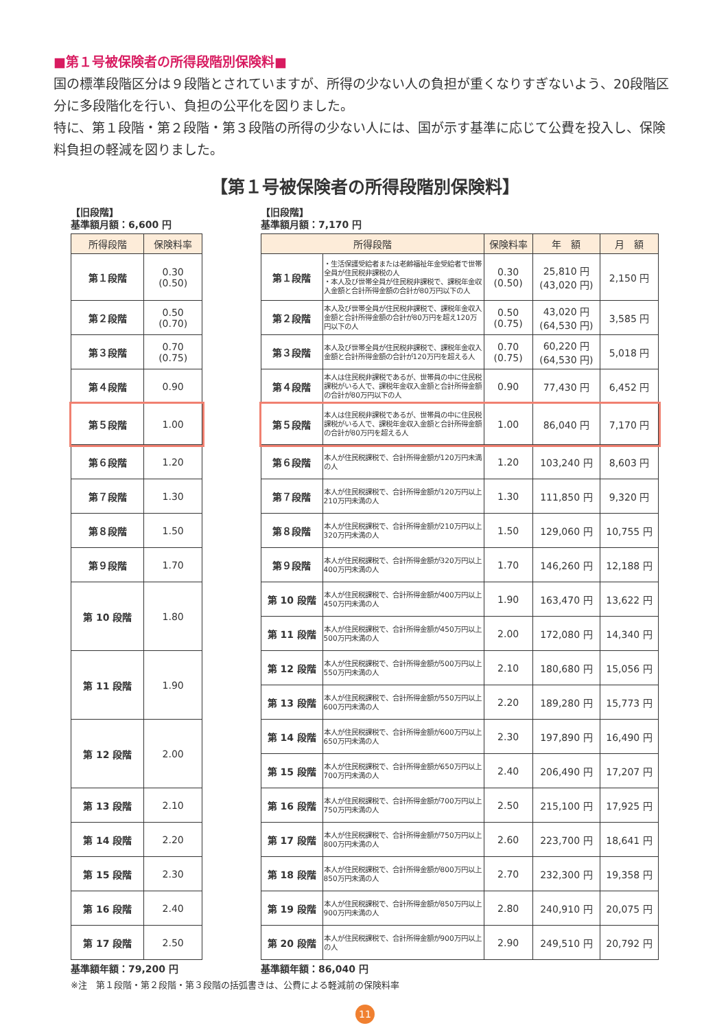■第１号被保険者の所得段階別保険料■
国の標準段階区分は９段階とされていますが、所得の少ない人の負担が重くなりすぎないよう、20段階区分に多段階化を行い、負担の公平化を図りました。
特に、第１段階・第２段階・第３段階の所得の少ない人には、国が示す基準に応じて公費を投入し、保険料負担の軽減を図りました。
【第１号被保険者の所得段階別保険料】
【旧段階】
基準額月額：6,600 円
| 所得段階 | 保険料率 |
| --- | --- |
| 第１段階 | 0.30 (0.50) |
| 第２段階 | 0.50 (0.70) |
| 第３段階 | 0.70 (0.75) |
| 第４段階 | 0.90 |
| 第５段階 | 1.00 |
| 第６段階 | 1.20 |
| 第７段階 | 1.30 |
| 第８段階 | 1.50 |
| 第９段階 | 1.70 |
| 第 10 段階 | 1.80 |
| 第 11 段階 | 1.90 |
| 第 12 段階 | 2.00 |
| 第 13 段階 | 2.10 |
| 第 14 段階 | 2.20 |
| 第 15 段階 | 2.30 |
| 第 16 段階 | 2.40 |
| 第 17 段階 | 2.50 |
基準額年額：79,200 円
【旧段階】
基準額月額：7,170 円
| 所得段階 | | 保険料率 | 年 額 | 月 額 |
| --- | --- | --- | --- | --- |
| 第１段階 | ・生活保護受給者または老齢福祉年金受給者で世帯全員が住民税非課税の人 ・本人及び世帯全員が住民税非課税で、課税年金収入金額と合計所得金額の合計が80万円以下の人 | 0.30 (0.50) | 25,810 円 (43,020 円) | 2,150 円 |
| 第２段階 | 本人及び世帯全員が住民税非課税で、課税年金収入金額と合計所得金額の合計が80万円を超え120万円以下の人 | 0.50 (0.75) | 43,020 円 (64,530 円) | 3,585 円 |
| 第３段階 | 本人及び世帯全員が住民税非課税で、課税年金収入金額と合計所得金額の合計が120万円を超える人 | 0.70 (0.75) | 60,220 円 (64,530 円) | 5,018 円 |
| 第４段階 | 本人は住民税非課税であるが、世帯員の中に住民税課税がいる人で、課税年金収入金額と合計所得金額の合計が80万円以下の人 | 0.90 | 77,430 円 | 6,452 円 |
| 第５段階 | 本人は住民税非課税であるが、世帯員の中に住民税課税がいる人で、課税年金収入金額と合計所得金額の合計が80万円を超える人 | 1.00 | 86,040 円 | 7,170 円 |
| 第６段階 | 本人が住民税課税で、合計所得金額が120万円未満の人 | 1.20 | 103,240 円 | 8,603 円 |
| 第７段階 | 本人が住民税課税で、合計所得金額が120万円以上210万円未満の人 | 1.30 | 111,850 円 | 9,320 円 |
| 第８段階 | 本人が住民税課税で、合計所得金額が210万円以上320万円未満の人 | 1.50 | 129,060 円 | 10,755 円 |
| 第９段階 | 本人が住民税課税で、合計所得金額が320万円以上400万円未満の人 | 1.70 | 146,260 円 | 12,188 円 |
| 第 10 段階 | 本人が住民税課税で、合計所得金額が400万円以上450万円未満の人 | 1.90 | 163,470 円 | 13,622 円 |
| 第 11 段階 | 本人が住民税課税で、合計所得金額が450万円以上500万円未満の人 | 2.00 | 172,080 円 | 14,340 円 |
| 第 12 段階 | 本人が住民税課税で、合計所得金額が500万円以上550万円未満の人 | 2.10 | 180,680 円 | 15,056 円 |
| 第 13 段階 | 本人が住民税課税で、合計所得金額が550万円以上600万円未満の人 | 2.20 | 189,280 円 | 15,773 円 |
| 第 14 段階 | 本人が住民税課税で、合計所得金額が600万円以上650万円未満の人 | 2.30 | 197,890 円 | 16,490 円 |
| 第 15 段階 | 本人が住民税課税で、合計所得金額が650万円以上700万円未満の人 | 2.40 | 206,490 円 | 17,207 円 |
| 第 16 段階 | 本人が住民税課税で、合計所得金額が700万円以上750万円未満の人 | 2.50 | 215,100 円 | 17,925 円 |
| 第 17 段階 | 本人が住民税課税で、合計所得金額が750万円以上800万円未満の人 | 2.60 | 223,700 円 | 18,641 円 |
| 第 18 段階 | 本人が住民税課税で、合計所得金額が800万円以上850万円未満の人 | 2.70 | 232,300 円 | 19,358 円 |
| 第 19 段階 | 本人が住民税課税で、合計所得金額が850万円以上900万円未満の人 | 2.80 | 240,910 円 | 20,075 円 |
| 第 20 段階 | 本人が住民税課税で、合計所得金額が900万円以上の人 | 2.90 | 249,510 円 | 20,792 円 |
基準額年額：86,040 円
※注　第１段階・第２段階・第３段階の括弧書きは、公費による軽減前の保険料率
11